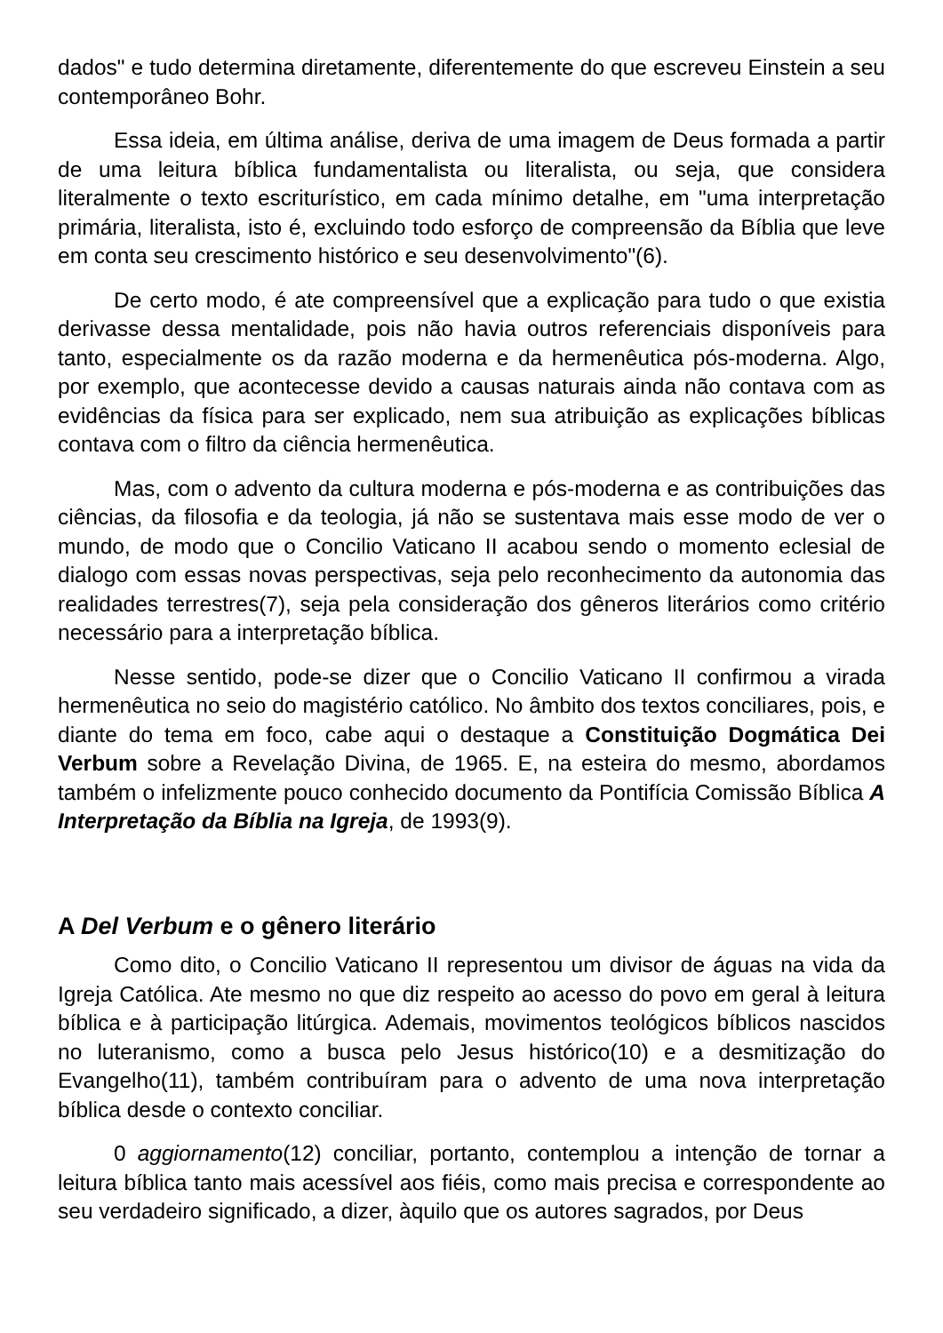dados" e tudo determina diretamente, diferentemente do que escreveu Einstein a seu contemporâneo Bohr.
Essa ideia, em última análise, deriva de uma imagem de Deus formada a partir de uma leitura bíblica fundamentalista ou literalista, ou seja, que considera literalmente o texto escriturístico, em cada mínimo detalhe, em "uma interpretação primária, literalista, isto é, excluindo todo esforço de compreensão da Bíblia que leve em conta seu crescimento histórico e seu desenvolvimento"(6).
De certo modo, é ate compreensível que a explicação para tudo o que existia derivasse dessa mentalidade, pois não havia outros referenciais disponíveis para tanto, especialmente os da razão moderna e da hermenêutica pós-moderna. Algo, por exemplo, que acontecesse devido a causas naturais ainda não contava com as evidências da física para ser explicado, nem sua atribuição as explicações bíblicas contava com o filtro da ciência hermenêutica.
Mas, com o advento da cultura moderna e pós-moderna e as contribuições das ciências, da filosofia e da teologia, já não se sustentava mais esse modo de ver o mundo, de modo que o Concilio Vaticano II acabou sendo o momento eclesial de dialogo com essas novas perspectivas, seja pelo reconhecimento da autonomia das realidades terrestres(7), seja pela consideração dos gêneros literários como critério necessário para a interpretação bíblica.
Nesse sentido, pode-se dizer que o Concilio Vaticano II confirmou a virada hermenêutica no seio do magistério católico. No âmbito dos textos conciliares, pois, e diante do tema em foco, cabe aqui o destaque a Constituição Dogmática Dei Verbum sobre a Revelação Divina, de 1965. E, na esteira do mesmo, abordamos também o infelizmente pouco conhecido documento da Pontifícia Comissão Bíblica A Interpretação da Bíblia na Igreja, de 1993(9).
A Del Verbum e o gênero literário
Como dito, o Concilio Vaticano II representou um divisor de águas na vida da Igreja Católica. Ate mesmo no que diz respeito ao acesso do povo em geral à leitura bíblica e à participação litúrgica. Ademais, movimentos teológicos bíblicos nascidos no luteranismo, como a busca pelo Jesus histórico(10) e a desmitização do Evangelho(11), também contribuíram para o advento de uma nova interpretação bíblica desde o contexto conciliar.
0 aggiornamento(12) conciliar, portanto, contemplou a intenção de tornar a leitura bíblica tanto mais acessível aos fiéis, como mais precisa e correspondente ao seu verdadeiro significado, a dizer, àquilo que os autores sagrados, por Deus